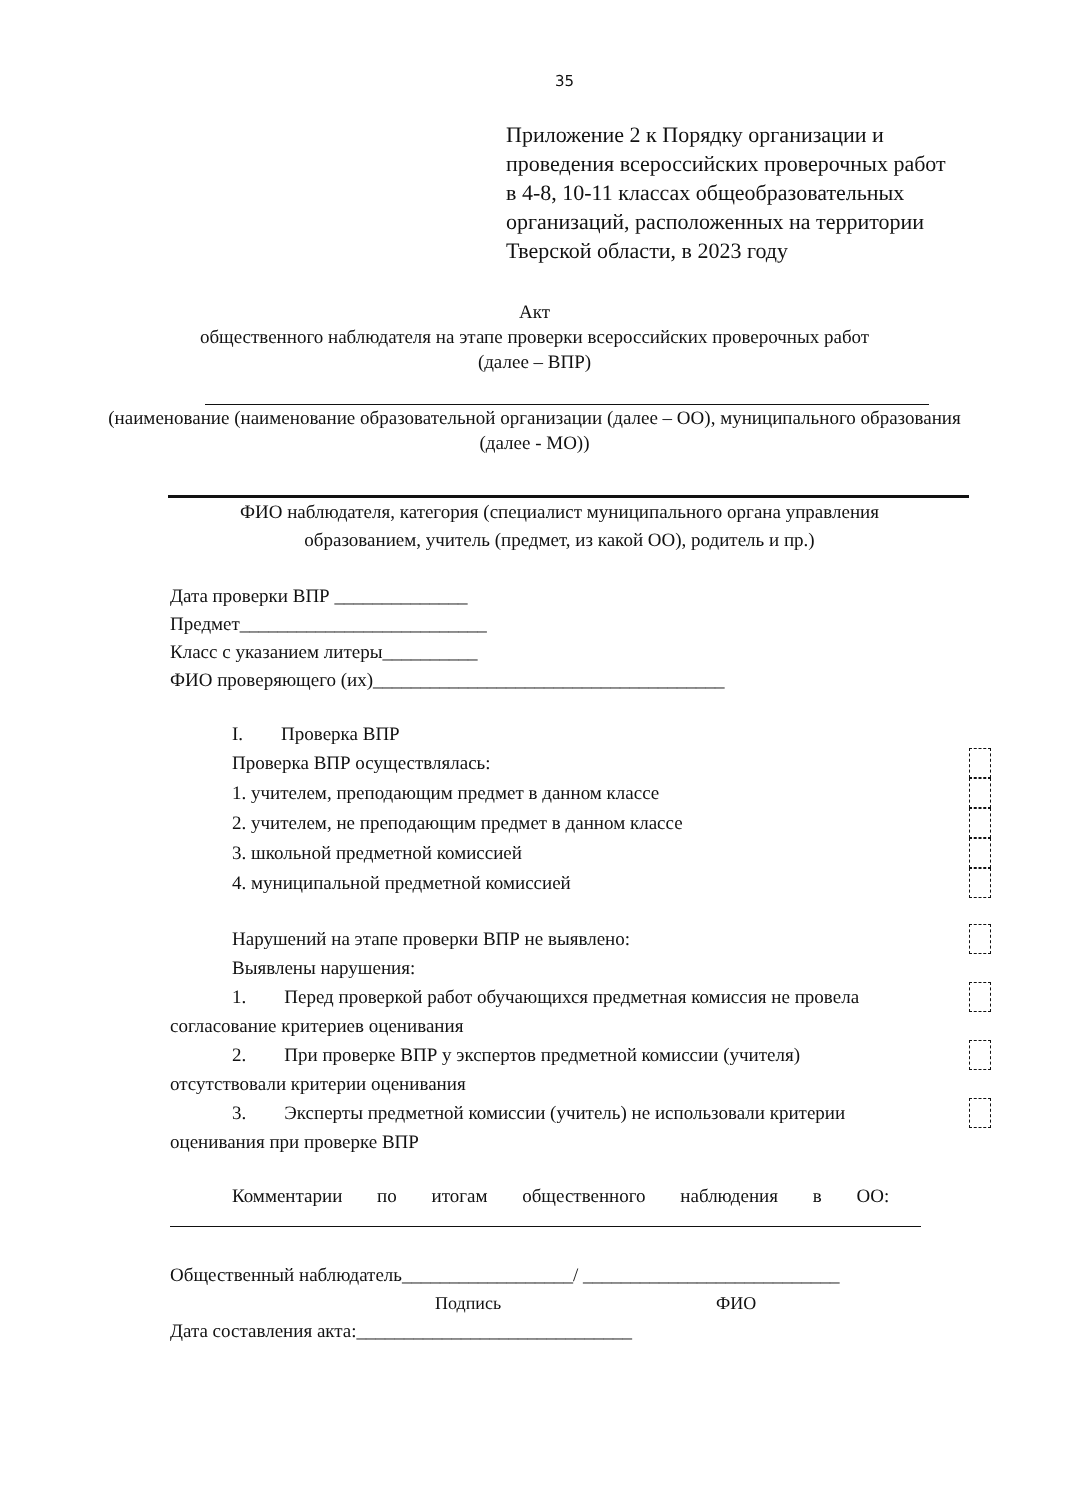35
Приложение 2 к Порядку организации и проведения всероссийских проверочных работ в 4-8, 10-11 классах общеобразовательных организаций, расположенных на территории Тверской области, в 2023 году
Акт
общественного наблюдателя на этапе проверки всероссийских проверочных работ
(далее – ВПР)
(наименование (наименование образовательной организации (далее – ОО), муниципального образования (далее - МО))
ФИО наблюдателя, категория (специалист муниципального органа управления образованием, учитель (предмет, из какой ОО), родитель и пр.)
Дата проверки ВПР ______________
Предмет__________________________
Класс с указанием литеры__________
ФИО проверяющего (их)_____________________________________
I. Проверка ВПР
Проверка ВПР осуществлялась:
1. учителем, преподающим предмет в данном классе
2. учителем, не преподающим предмет в данном классе
3. школьной предметной комиссией
4. муниципальной предметной комиссией
Нарушений на этапе проверки ВПР не выявлено:
Выявлены нарушения:
1. Перед проверкой работ обучающихся предметная комиссия не провела
согласование критериев оценивания
2. При проверке ВПР у экспертов предметной комиссии (учителя)
отсутствовали критерии оценивания
3. Эксперты предметной комиссии (учитель) не использовали критерии
оценивания при проверке ВПР
Комментарии по итогам общественного наблюдения в ОО:
Общественный наблюдатель__________________/ ___________________________
Подпись ФИО
Дата составления акта:_____________________________